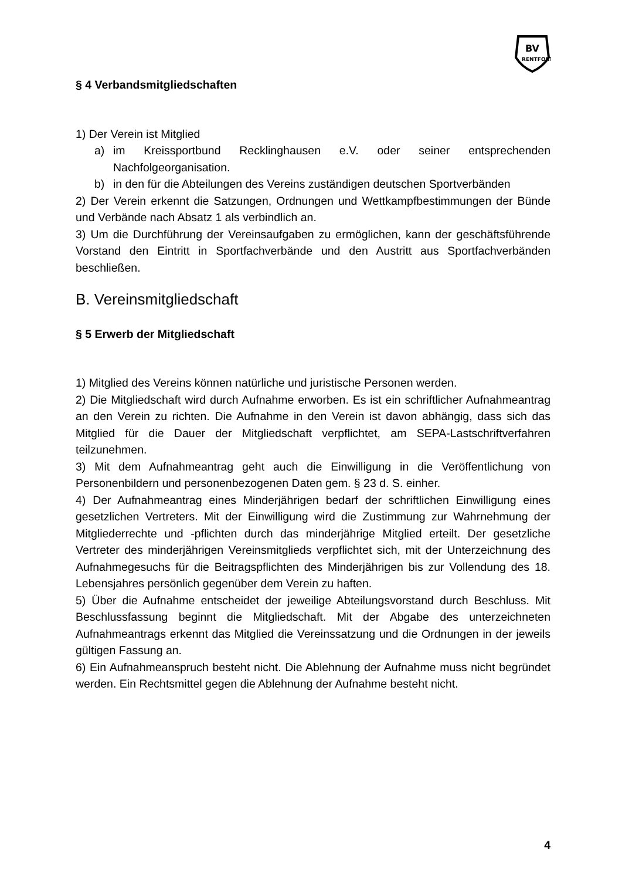BV
RENTFORT
§ 4 Verbandsmitgliedschaften
1) Der Verein ist Mitglied
a) im Kreissportbund Recklinghausen e.V. oder seiner entsprechenden Nachfolgeorganisation.
b) in den für die Abteilungen des Vereins zuständigen deutschen Sportverbänden
2) Der Verein erkennt die Satzungen, Ordnungen und Wettkampfbestimmungen der Bünde und Verbände nach Absatz 1 als verbindlich an.
3) Um die Durchführung der Vereinsaufgaben zu ermöglichen, kann der geschäftsführende Vorstand den Eintritt in Sportfachverbände und den Austritt aus Sportfachverbänden beschließen.
B. Vereinsmitgliedschaft
§ 5 Erwerb der Mitgliedschaft
1) Mitglied des Vereins können natürliche und juristische Personen werden.
2) Die Mitgliedschaft wird durch Aufnahme erworben. Es ist ein schriftlicher Aufnahmeantrag an den Verein zu richten. Die Aufnahme in den Verein ist davon abhängig, dass sich das Mitglied für die Dauer der Mitgliedschaft verpflichtet, am SEPA-Lastschriftverfahren teilzunehmen.
3) Mit dem Aufnahmeantrag geht auch die Einwilligung in die Veröffentlichung von Personenbildern und personenbezogenen Daten gem. § 23 d. S. einher.
4) Der Aufnahmeantrag eines Minderjährigen bedarf der schriftlichen Einwilligung eines gesetzlichen Vertreters. Mit der Einwilligung wird die Zustimmung zur Wahrnehmung der Mitgliederrechte und -pflichten durch das minderjährige Mitglied erteilt. Der gesetzliche Vertreter des minderjährigen Vereinsmitglieds verpflichtet sich, mit der Unterzeichnung des Aufnahmegesuchs für die Beitragspflichten des Minderjährigen bis zur Vollendung des 18. Lebensjahres persönlich gegenüber dem Verein zu haften.
5) Über die Aufnahme entscheidet der jeweilige Abteilungsvorstand durch Beschluss. Mit Beschlussfassung beginnt die Mitgliedschaft. Mit der Abgabe des unterzeichneten Aufnahmeantrags erkennt das Mitglied die Vereinssatzung und die Ordnungen in der jeweils gültigen Fassung an.
6) Ein Aufnahmeanspruch besteht nicht. Die Ablehnung der Aufnahme muss nicht begründet werden. Ein Rechtsmittel gegen die Ablehnung der Aufnahme besteht nicht.
4